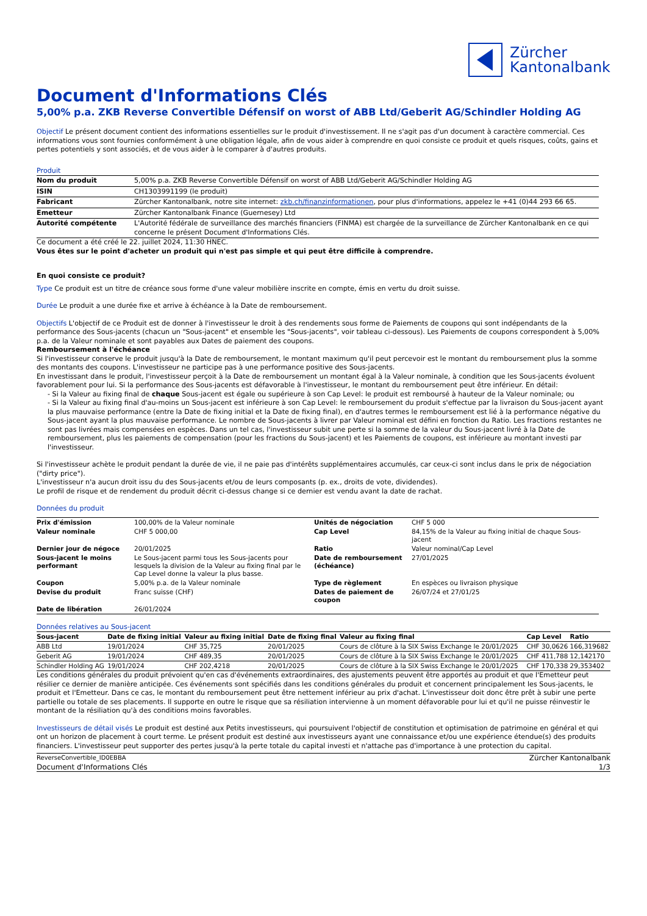Zürcher
Kantonalbank
Document d'Informations Clés
5,00% p.a. ZKB Reverse Convertible Défensif on worst of ABB Ltd/Geberit AG/Schindler Holding AG
Objectif Le présent document contient des informations essentielles sur le produit d'investissement. Il ne s'agit pas d'un document à caractère commercial. Ces informations vous sont fournies conformément à une obligation légale, afin de vous aider à comprendre en quoi consiste ce produit et quels risques, coûts, gains et pertes potentiels y sont associés, et de vous aider à le comparer à d'autres produits.
Produit
| Nom du produit | 5,00% p.a. ZKB Reverse Convertible Défensif on worst of ABB Ltd/Geberit AG/Schindler Holding AG |
| ISIN | CH1303991199 (le produit) |
| Fabricant | Zürcher Kantonalbank, notre site internet: zkb.ch/finanzinformationen , pour plus d'informations, appelez le +41 (0)44 293 66 65. |
| Emetteur | Zürcher Kantonalbank Finance (Guernesey) Ltd |
| Autorité compétente | L'Autorité fédérale de surveillance des marchés financiers (FINMA) est chargée de la surveillance de Zürcher Kantonalbank en ce qui concerne le présent Document d'Informations Clés. |
Ce document a été créé le 22. juillet 2024, 11:30 HNEC.
Vous êtes sur le point d'acheter un produit qui n'est pas simple et qui peut être difficile à comprendre.
En quoi consiste ce produit?
Type Ce produit est un titre de créance sous forme d'une valeur mobilière inscrite en compte, émis en vertu du droit suisse.
Durée Le produit a une durée fixe et arrive à échéance à la Date de remboursement.
Objectifs L'objectif de ce Produit est de donner à l'investisseur le droit à des rendements sous forme de Paiements de coupons qui sont indépendants de la performance des Sous-jacents (chacun un "Sous-jacent" et ensemble les "Sous-jacents", voir tableau ci-dessous). Les Paiements de coupons correspondent à 5,00% p.a. de la Valeur nominale et sont payables aux Dates de paiement des coupons.
Remboursement à l'échéance
Si l'investisseur conserve le produit jusqu'à la Date de remboursement, le montant maximum qu'il peut percevoir est le montant du remboursement plus la somme des montants des coupons. L'investisseur ne participe pas à une performance positive des Sous-jacents.
En investissant dans le produit, l'investisseur perçoit à la Date de remboursement un montant égal à la Valeur nominale, à condition que les Sous-jacents évoluent favorablement pour lui. Si la performance des Sous-jacents est défavorable à l'investisseur, le montant du remboursement peut être inférieur. En détail:
- Si la Valeur au fixing final de chaque Sous-jacent est égale ou supérieure à son Cap Level: le produit est remboursé à hauteur de la Valeur nominale; ou
- Si la Valeur au fixing final d'au-moins un Sous-jacent est inférieure à son Cap Level: le remboursement du produit s'effectue par la livraison du Sous-jacent ayant la plus mauvaise performance (entre la Date de fixing initial et la Date de fixing final), en d'autres termes le remboursement est lié à la performance négative du Sous-jacent ayant la plus mauvaise performance. Le nombre de Sous-jacents à livrer par Valeur nominal est défini en fonction du Ratio. Les fractions restantes ne sont pas livrées mais compensées en espèces. Dans un tel cas, l'investisseur subit une perte si la somme de la valeur du Sous-jacent livré à la Date de remboursement, plus les paiements de compensation (pour les fractions du Sous-jacent) et les Paiements de coupons, est inférieure au montant investi par l'investisseur.
Si l'investisseur achète le produit pendant la durée de vie, il ne paie pas d'intérêts supplémentaires accumulés, car ceux-ci sont inclus dans le prix de négociation ("dirty price").
L'investisseur n'a aucun droit issu du des Sous-jacents et/ou de leurs composants (p. ex., droits de vote, dividendes).
Le profil de risque et de rendement du produit décrit ci-dessus change si ce dernier est vendu avant la date de rachat.
Données du produit
| Prix d'émission | 100,00% de la Valeur nominale | Unités de négociation | CHF 5 000 |
| Valeur nominale | CHF 5 000,00 | Cap Level | 84,15% de la Valeur au fixing initial de chaque Sous-jacent |
| Dernier jour de négoce | 20/01/2025 | Ratio | Valeur nominal/Cap Level |
| Sous-jacent le moins performant | Le Sous-jacent parmi tous les Sous-jacents pour lesquels la division de la Valeur au fixing final par le Cap Level donne la valeur la plus basse. | Date de remboursement (échéance) | 27/01/2025 |
| Coupon | 5,00% p.a. de la Valeur nominale | Type de règlement | En espèces ou livraison physique |
| Devise du produit | Franc suisse (CHF) | Dates de paiement de coupon | 26/07/24 et 27/01/25 |
| Date de libération | 26/01/2024 | | |
Données relatives au Sous-jacent
| Sous-jacent | Date de fixing initial | Valeur au fixing initial | Date de fixing final | Valeur au fixing final | Cap Level | Ratio |
| --- | --- | --- | --- | --- | --- | --- |
| ABB Ltd | 19/01/2024 | CHF 35,725 | 20/01/2025 | Cours de clôture à la SIX Swiss Exchange le 20/01/2025 | CHF 30,0626 | 166,319682 |
| Geberit AG | 19/01/2024 | CHF 489,35 | 20/01/2025 | Cours de clôture à la SIX Swiss Exchange le 20/01/2025 | CHF 411,788 | 12,142170 |
| Schindler Holding AG | 19/01/2024 | CHF 202,4218 | 20/01/2025 | Cours de clôture à la SIX Swiss Exchange le 20/01/2025 | CHF 170,338 | 29,353402 |
Les conditions générales du produit prévoient qu'en cas d'événements extraordinaires, des ajustements peuvent être apportés au produit et que l'Emetteur peut résilier ce dernier de manière anticipée. Ces événements sont spécifiés dans les conditions générales du produit et concernent principalement les Sous-jacents, le produit et l'Emetteur. Dans ce cas, le montant du remboursement peut être nettement inférieur au prix d'achat. L'investisseur doit donc être prêt à subir une perte partielle ou totale de ses placements. Il supporte en outre le risque que sa résiliation intervienne à un moment défavorable pour lui et qu'il ne puisse réinvestir le montant de la résiliation qu'à des conditions moins favorables.
Investisseurs de détail visés Le produit est destiné aux Petits investisseurs, qui poursuivent l'objectif de constitution et optimisation de patrimoine en général et qui ont un horizon de placement à court terme. Le présent produit est destiné aux investisseurs ayant une connaissance et/ou une expérience étendue(s) des produits financiers. L'investisseur peut supporter des pertes jusqu'à la perte totale du capital investi et n'attache pas d'importance à une protection du capital.
ReverseConvertible_ID0EBBA Zürcher Kantonalbank
Document d'Informations Clés 1/3